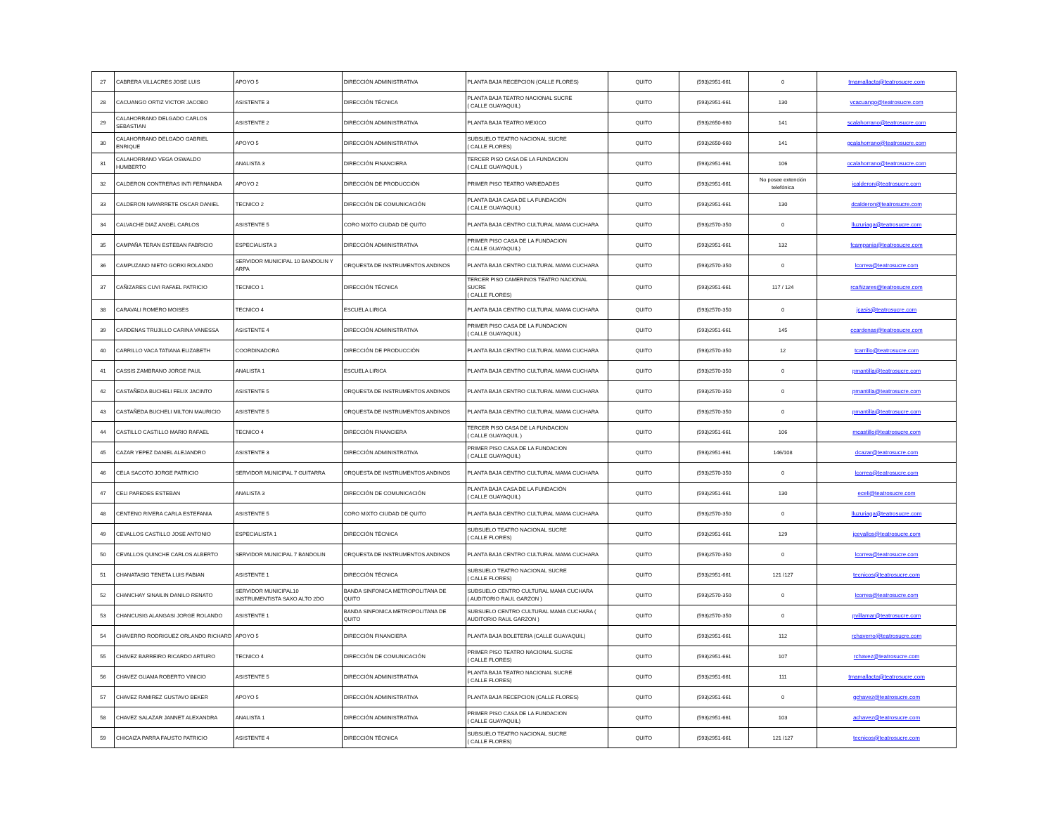| 27 | CABRERA VILLACRES JOSE LUIS | APOYO 5 | DIRECCIÓN ADMINISTRATIVA | PLANTA BAJA RECEPCION (CALLE FLORES) | QUITO | (593)2951-661 | 0 | tmamallacta@teatrosucre.com |
| 28 | CACUANGO ORTIZ VICTOR JACOBO | ASISTENTE 3 | DIRECCIÓN TÉCNICA | PLANTA BAJA TEATRO NACIONAL SUCRE ( CALLE GUAYAQUIL) | QUITO | (593)2951-661 | 130 | vcacuango@teatrosucre.com |
| 29 | CALAHORRANO DELGADO CARLOS SEBASTIAN | ASISTENTE 2 | DIRECCIÓN ADMINISTRATIVA | PLANTA BAJA TEATRO MEXICO | QUITO | (593)2650-660 | 141 | scalahorrano@teatrosucre.com |
| 30 | CALAHORRANO DELGADO GABRIEL ENRIQUE | APOYO 5 | DIRECCIÓN ADMINISTRATIVA | SUBSUELO TEATRO NACIONAL SUCRE ( CALLE FLORES) | QUITO | (593)2650-660 | 141 | gcalahorrano@teatrosucre.com |
| 31 | CALAHORRANO VEGA OSWALDO HUMBERTO | ANALISTA 3 | DIRECCIÓN FINANCIERA | TERCER PISO CASA DE LA FUNDACION ( CALLE GUAYAQUIL ) | QUITO | (593)2951-661 | 106 | ocalahorrano@teatrosucre.com |
| 32 | CALDERON CONTRERAS INTI FERNANDA | APOYO 2 | DIRECCIÓN DE PRODUCCIÓN | PRIMER PISO TEATRO VARIEDADES | QUITO | (593)2951-661 | No posee extención telefónica | icalderon@teatrosucre.com |
| 33 | CALDERON NAVARRETE OSCAR DANIEL | TECNICO 2 | DIRECCIÓN DE COMUNICACIÓN | PLANTA BAJA CASA DE LA FUNDACIÓN ( CALLE GUAYAQUIL) | QUITO | (593)2951-661 | 130 | dcalderon@teatrosucre.com |
| 34 | CALVACHE DIAZ ANGEL CARLOS | ASISTENTE 5 | CORO MIXTO CIUDAD DE QUITO | PLANTA BAJA CENTRO CULTURAL MAMA CUCHARA | QUITO | (593)2570-350 | 0 | lluzuriaga@teatrosucre.com |
| 35 | CAMPAÑA TERAN ESTEBAN FABRICIO | ESPECIALISTA 3 | DIRECCIÓN ADMINISTRATIVA | PRIMER PISO CASA DE LA FUNDACION ( CALLE GUAYAQUIL) | QUITO | (593)2951-661 | 132 | fcampania@teatrosucre.com |
| 36 | CAMPUZANO NIETO GORKI ROLANDO | SERVIDOR MUNICIPAL 10 BANDOLIN Y ARPA | ORQUESTA DE INSTRUMENTOS ANDINOS | PLANTA BAJA CENTRO CULTURAL MAMA CUCHARA | QUITO | (593)2570-350 | 0 | lcorrea@teatrosucre.com |
| 37 | CAÑIZARES CUVI RAFAEL PATRICIO | TECNICO 1 | DIRECCIÓN TÉCNICA | TERCER PISO CAMERINOS TEATRO NACIONAL SUCRE ( CALLE FLORES) | QUITO | (593)2951-661 | 117 / 124 | rcañizares@teatrosucre.com |
| 38 | CARAVALI ROMERO MOISES | TECNICO 4 | ESCUELA LIRICA | PLANTA BAJA CENTRO CULTURAL MAMA CUCHARA | QUITO | (593)2570-350 | 0 | jcasis@teatrosucre.com |
| 39 | CARDENAS TRUJILLO CARINA VANESSA | ASISTENTE 4 | DIRECCIÓN ADMINISTRATIVA | PRIMER PISO CASA DE LA FUNDACION ( CALLE GUAYAQUIL) | QUITO | (593)2951-661 | 145 | ccardenas@teatrosucre.com |
| 40 | CARRILLO VACA TATIANA ELIZABETH | COORDINADORA | DIRECCIÓN DE PRODUCCIÓN | PLANTA BAJA CENTRO CULTURAL MAMA CUCHARA | QUITO | (593)2570-350 | 12 | tcarrillo@teatrosucre.com |
| 41 | CASSIS ZAMBRANO JORGE PAUL | ANALISTA 1 | ESCUELA LIRICA | PLANTA BAJA CENTRO CULTURAL MAMA CUCHARA | QUITO | (593)2570-350 | 0 | pmantilla@teatrosucre.com |
| 42 | CASTAÑEDA BUCHELI FELIX JACINTO | ASISTENTE 5 | ORQUESTA DE INSTRUMENTOS ANDINOS | PLANTA BAJA CENTRO CULTURAL MAMA CUCHARA | QUITO | (593)2570-350 | 0 | pmantilla@teatrosucre.com |
| 43 | CASTAÑEDA BUCHELI MILTON MAURICIO | ASISTENTE 5 | ORQUESTA DE INSTRUMENTOS ANDINOS | PLANTA BAJA CENTRO CULTURAL MAMA CUCHARA | QUITO | (593)2570-350 | 0 | pmantilla@teatrosucre.com |
| 44 | CASTILLO CASTILLO MARIO RAFAEL | TECNICO 4 | DIRECCIÓN FINANCIERA | TERCER PISO CASA DE LA FUNDACION ( CALLE GUAYAQUIL ) | QUITO | (593)2951-661 | 106 | mcastillo@teatrosucre.com |
| 45 | CAZAR YEPEZ DANIEL ALEJANDRO | ASISTENTE 3 | DIRECCIÓN ADMINISTRATIVA | PRIMER PISO CASA DE LA FUNDACION ( CALLE GUAYAQUIL) | QUITO | (593)2951-661 | 146/108 | dcazar@teatrosucre.com |
| 46 | CELA SACOTO JORGE PATRICIO | SERVIDOR MUNICIPAL 7 GUITARRA | ORQUESTA DE INSTRUMENTOS ANDINOS | PLANTA BAJA CENTRO CULTURAL MAMA CUCHARA | QUITO | (593)2570-350 | 0 | lcorrea@teatrosucre.com |
| 47 | CELI PAREDES ESTEBAN | ANALISTA 3 | DIRECCIÓN DE COMUNICACIÓN | PLANTA BAJA CASA DE LA FUNDACIÓN ( CALLE GUAYAQUIL) | QUITO | (593)2951-661 | 130 | eceli@teatrosucre.com |
| 48 | CENTENO RIVERA CARLA ESTEFANIA | ASISTENTE 5 | CORO MIXTO CIUDAD DE QUITO | PLANTA BAJA CENTRO CULTURAL MAMA CUCHARA | QUITO | (593)2570-350 | 0 | lluzuriaga@teatrosucre.com |
| 49 | CEVALLOS CASTILLO JOSE ANTONIO | ESPECIALISTA 1 | DIRECCIÓN TÉCNICA | SUBSUELO TEATRO NACIONAL SUCRE ( CALLE FLORES) | QUITO | (593)2951-661 | 129 | jcevallos@teatrosucre.com |
| 50 | CEVALLOS QUINCHE CARLOS ALBERTO | SERVIDOR MUNICIPAL 7 BANDOLIN | ORQUESTA DE INSTRUMENTOS ANDINOS | PLANTA BAJA CENTRO CULTURAL MAMA CUCHARA | QUITO | (593)2570-350 | 0 | lcorrea@teatrosucre.com |
| 51 | CHANATASIG TENETA LUIS FABIAN | ASISTENTE 1 | DIRECCIÓN TÉCNICA | SUBSUELO TEATRO NACIONAL SUCRE ( CALLE FLORES) | QUITO | (593)2951-661 | 121 /127 | tecnicos@teatrosucre.com |
| 52 | CHANCHAY SINAILIN DANILO RENATO | SERVIDOR MUNICIPAL10 INSTRUMENTISTA SAXO ALTO 2DO | BANDA SINFONICA METROPOLITANA DE QUITO | SUBSUELO CENTRO CULTURAL MAMA CUCHARA ( AUDITORIO RAUL GARZON ) | QUITO | (593)2570-350 | 0 | lcorrea@teatrosucre.com |
| 53 | CHANCUSIG ALANGASI JORGE ROLANDO | ASISTENTE 1 | BANDA SINFONICA METROPOLITANA DE QUITO | SUBSUELO CENTRO CULTURAL MAMA CUCHARA ( AUDITORIO RAUL GARZON ) | QUITO | (593)2570-350 | 0 | pvillamar@teatrosucre.com |
| 54 | CHAVERRO RODRIGUEZ ORLANDO RICHARD | APOYO 5 | DIRECCIÓN FINANCIERA | PLANTA BAJA BOLETERIA (CALLE GUAYAQUIL) | QUITO | (593)2951-661 | 112 | rchaverro@teatrosucre.com |
| 55 | CHAVEZ BARREIRO RICARDO ARTURO | TECNICO 4 | DIRECCIÓN DE COMUNICACIÓN | PRIMER PISO TEATRO NACIONAL SUCRE ( CALLE FLORES) | QUITO | (593)2951-661 | 107 | rchavez@teatrosucre.com |
| 56 | CHAVEZ GUAMA ROBERTO VINICIO | ASISTENTE 5 | DIRECCIÓN ADMINISTRATIVA | PLANTA BAJA TEATRO NACIONAL SUCRE ( CALLE FLORES) | QUITO | (593)2951-661 | 111 | tmamallacta@teatrosucre.com |
| 57 | CHAVEZ RAMIREZ GUSTAVO BEKER | APOYO 5 | DIRECCIÓN ADMINISTRATIVA | PLANTA BAJA RECEPCION (CALLE FLORES) | QUITO | (593)2951-661 | 0 | gchavez@teatrosucre.com |
| 58 | CHAVEZ SALAZAR JANNET ALEXANDRA | ANALISTA 1 | DIRECCIÓN ADMINISTRATIVA | PRIMER PISO CASA DE LA FUNDACION ( CALLE GUAYAQUIL) | QUITO | (593)2951-661 | 103 | achavez@teatrosucre.com |
| 59 | CHICAIZA PARRA FAUSTO PATRICIO | ASISTENTE 4 | DIRECCIÓN TÉCNICA | SUBSUELO TEATRO NACIONAL SUCRE ( CALLE FLORES) | QUITO | (593)2951-661 | 121 /127 | tecnicos@teatrosucre.com |